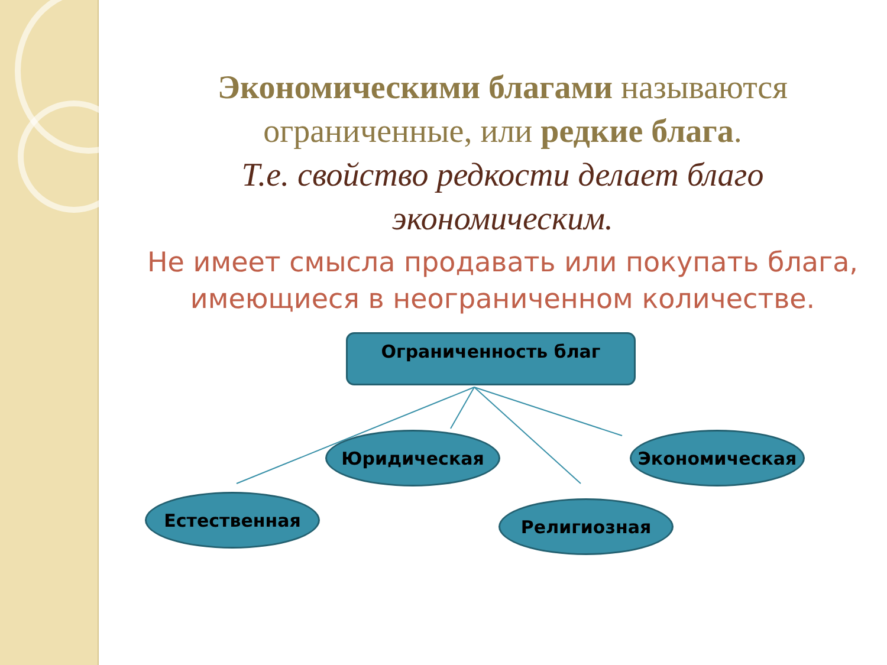Экономическими благами называются ограниченные, или редкие блага.
Т.е. свойство редкости делает благо экономическим.
Не имеет смысла продавать или покупать блага, имеющиеся в неограниченном количестве.
Ограниченность благ
Юридическая Экономическая
Естественная Религиозная